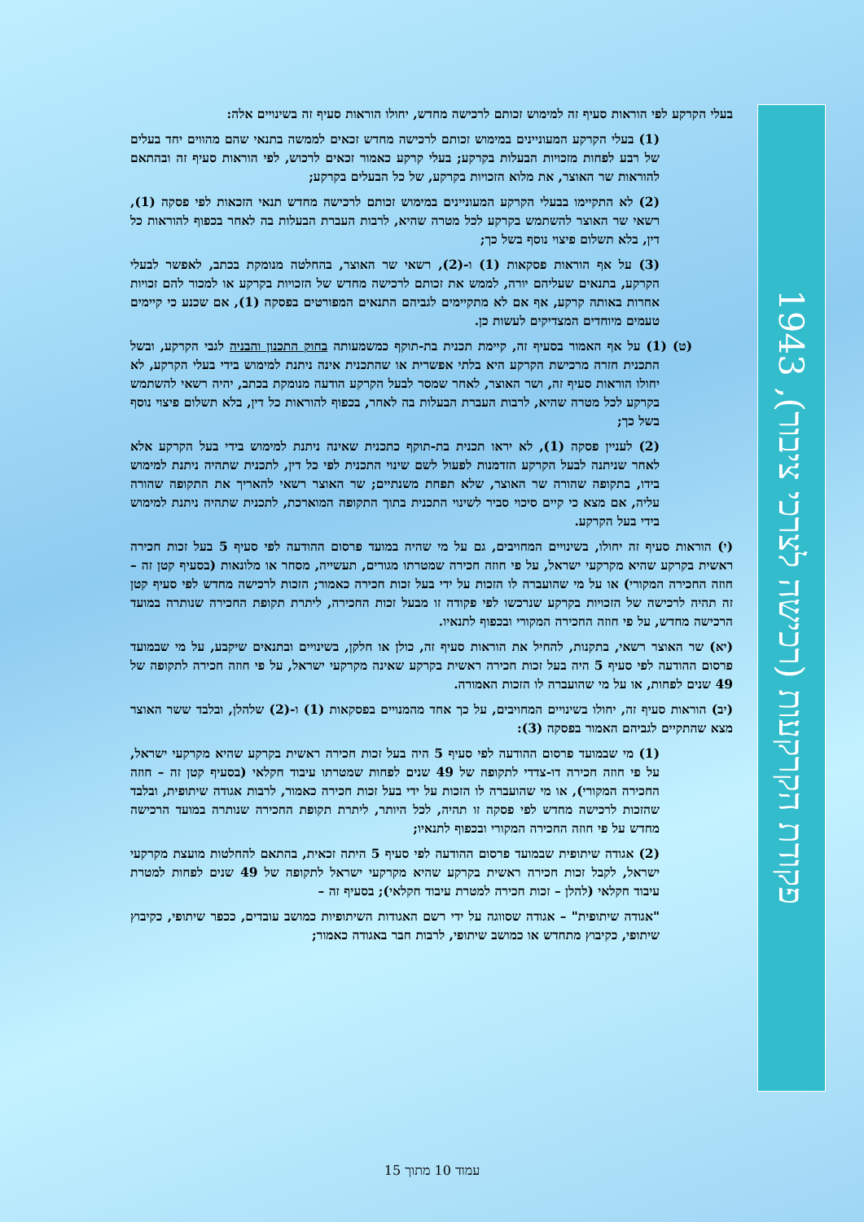פקודת הקרקעות (רכישה לצרכי ציבור), 1943
בעלי הקרקע לפי הוראות סעיף זה למימוש זכותם לרכישה מחדש, יחולו הוראות סעיף זה בשינויים אלה:
(1) בעלי הקרקע המעוניינים במימוש זכותם לרכישה מחדש זכאים לממשה בתנאי שהם מהווים יחד בעלים של רבע לפחות מזכויות הבעלות בקרקע; בעלי קרקע כאמור זכאים לרכוש, לפי הוראות סעיף זה ובהתאם להוראות שר האוצר, את מלוא הזכויות בקרקע, של כל הבעלים בקרקע;
(2) לא התקיימו בבעלי הקרקע המעוניינים במימוש זכותם לרכישה מחדש תנאי הזכאות לפי פסקה (1), רשאי שר האוצר להשתמש בקרקע לכל מטרה שהיא, לרבות העברת הבעלות בה לאחר בכפוף להוראות כל דין, בלא תשלום פיצוי נוסף בשל כך;
(3) על אף הוראות פסקאות (1) ו-(2), רשאי שר האוצר, בהחלטה מנומקת בכתב, לאפשר לבעלי הקרקע, בתנאים שעליהם יורה, לממש את זכותם לרכישה מחדש של הזכויות בקרקע או למכור להם זכויות אחרות באותה קרקע, אף אם לא מתקיימים לגביהם התנאים המפורטים בפסקה (1), אם שכנע כי קיימים טעמים מיוחדים המצדיקים לעשות כן.
(ט) (1) על אף האמור בסעיף זה, קיימת תכנית בת-תוקף כמשמעותה בחוק התכנון והבניה לגבי הקרקע, ובשל התכנית חזרה מרכישת הקרקע היא בלתי אפשרית או שהתכנית אינה ניתנת למימוש בידי בעלי הקרקע, לא יחולו הוראות סעיף זה, ושר האוצר, לאחר שמסר לבעל הקרקע הודעה מנומקת בכתב, יהיה רשאי להשתמש בקרקע לכל מטרה שהיא, לרבות העברת הבעלות בה לאחר, בכפוף להוראות כל דין, בלא תשלום פיצוי נוסף בשל כך;
(2) לעניין פסקה (1), לא יראו תכנית בת-תוקף כתכנית שאינה ניתנת למימוש בידי בעל הקרקע אלא לאחר שניתנה לבעל הקרקע הזדמנות לפעול לשם שינוי התכנית לפי כל דין, לתכנית שתהיה ניתנת למימוש בידו, בתקופה שהורה שר האוצר, שלא תפחת משנתיים; שר האוצר רשאי להאריך את התקופה שהורה עליה, אם מצא כי קיים סיכוי סביר לשינוי התכנית בתוך התקופה המוארכת, לתכנית שתהיה ניתנת למימוש בידי בעל הקרקע.
(י) הוראות סעיף זה יחולו, בשינויים המחויבים, גם על מי שהיה במועד פרסום ההודעה לפי סעיף 5 בעל זכות חכירה ראשית בקרקע שהיא מקרקעי ישראל, על פי חוזה חכירה שמטרתו מגורים, תעשייה, מסחר או מלונאות (בסעיף קטן זה – חוזה החכירה המקורי) או על מי שהועברה לו הזכות על ידי בעל זכות חכירה כאמור; הזכות לרכישה מחדש לפי סעיף קטן זה תהיה לרכישה של הזכויות בקרקע שנרכשו לפי פקודה זו מבעל זכות החכירה, ליתרת תקופת החכירה שנותרה במועד הרכישה מחדש, על פי חוזה החכירה המקורי ובכפוף לתנאיו.
(יא) שר האוצר רשאי, בתקנות, להחיל את הוראות סעיף זה, כולן או חלקן, בשינויים ובתנאים שיקבע, על מי שבמועד פרסום ההודעה לפי סעיף 5 היה בעל זכות חכירה ראשית בקרקע שאינה מקרקעי ישראל, על פי חוזה חכירה לתקופה של 49 שנים לפחות, או על מי שהועברה לו הזכות האמורה.
(יב) הוראות סעיף זה, יחולו בשינויים המחויבים, על כך אחד מהמנויים בפסקאות (1) ו-(2) שלהלן, ובלבד ששר האוצר מצא שהתקיים לגביהם האמור בפסקה (3):
(1) מי שבמועד פרסום ההודעה לפי סעיף 5 היה בעל זכות חכירה ראשית בקרקע שהיא מקרקעי ישראל, על פי חוזה חכירה דו-צדדי לתקופה של 49 שנים לפחות שמטרתו עיבוד חקלאי (בסעיף קטן זה – חוזה החכירה המקורי), או מי שהועברה לו הזכות על ידי בעל זכות חכירה כאמור, לרבות אגודה שיתופית, ובלבד שהזכות לרכישה מחדש לפי פסקה זו תהיה, לכל היותר, ליתרת תקופת החכירה שנותרה במועד הרכישה מחדש על פי חוזה החכירה המקורי ובכפוף לתנאיו;
(2) אגודה שיתופית שבמועד פרסום ההודעה לפי סעיף 5 היתה זכאית, בהתאם להחלטות מועצת מקרקעי ישראל, לקבל זכות חכירה ראשית בקרקע שהיא מקרקעי ישראל לתקופה של 49 שנים לפחות למטרת עיבוד חקלאי (להלן – זכות חכירה למטרת עיבוד חקלאי); בסעיף זה –
"אגודה שיתופית" – אגודה שסווגה על ידי רשם האגודות השיתופיות כמושב עובדים, ככפר שיתופי, כקיבוץ שיתופי, כקיבוץ מתחדש או כמושב שיתופי, לרבות חבר באגודה כאמור;
עמוד 10 מתוך 15